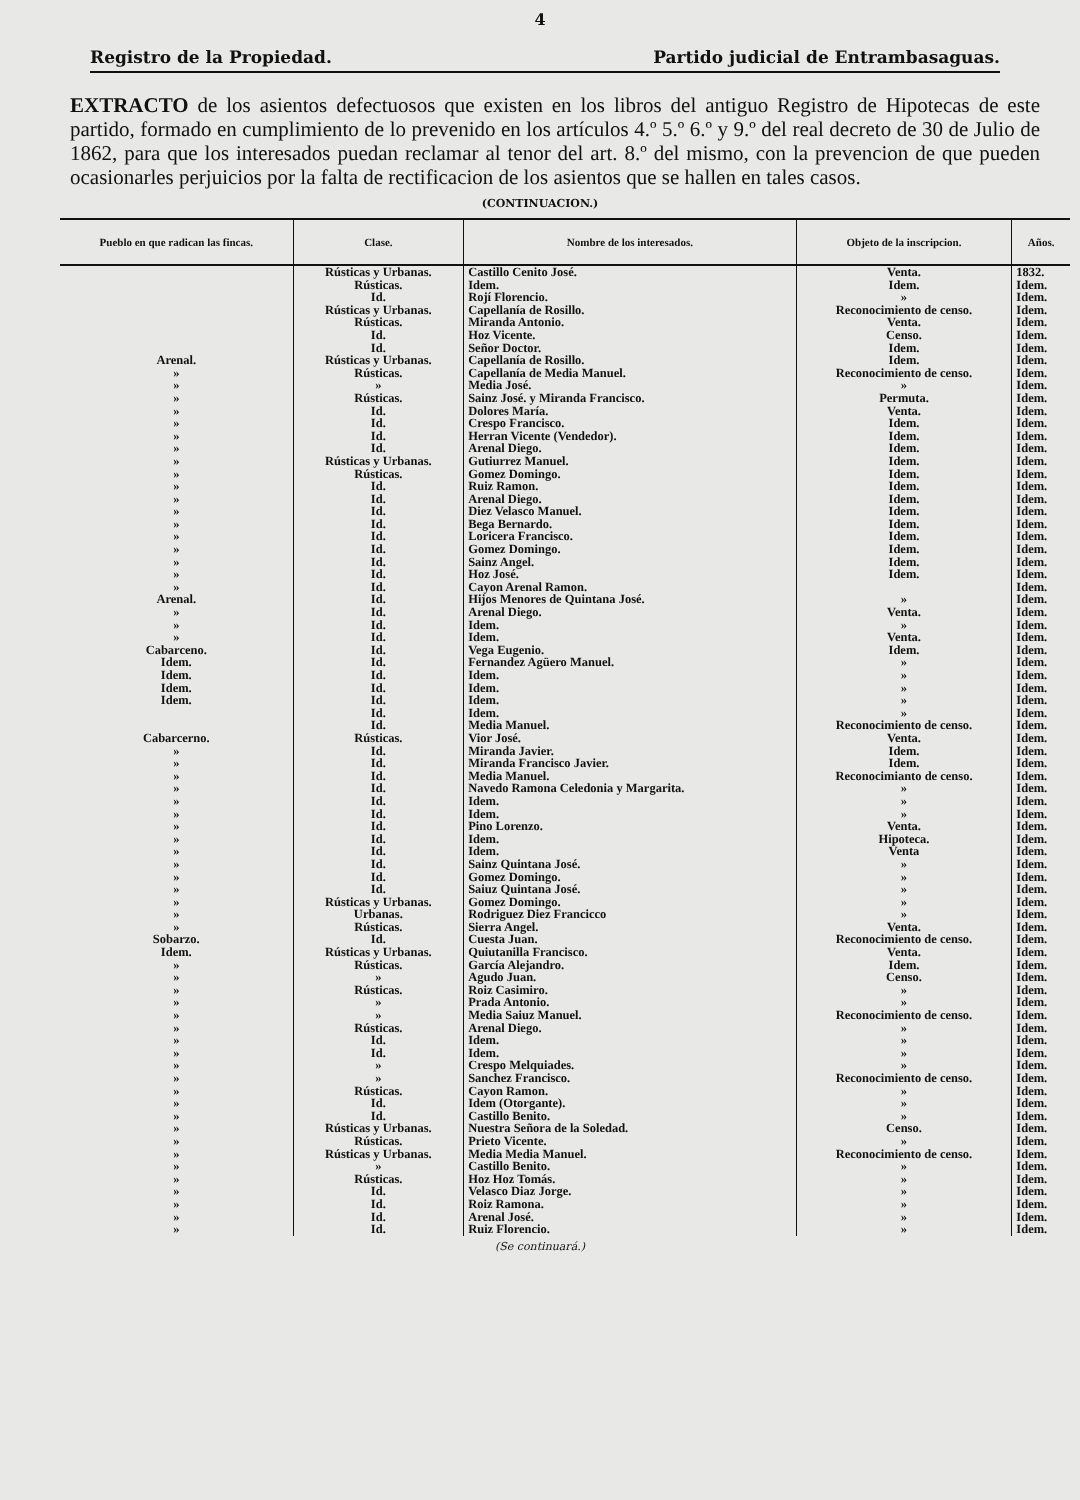4
Registro de la Propiedad. Partido judicial de Entrambasaguas.
EXTRACTO de los asientos defectuosos que existen en los libros del antiguo Registro de Hipotecas de este partido, formado en cumplimiento de lo prevenido en los artículos 4.º 5.º 6.º y 9.º del real decreto de 30 de Julio de 1862, para que los interesados puedan reclamar al tenor del art. 8.º del mismo, con la prevencion de que pueden ocasionarles perjuicios por la falta de rectificacion de los asientos que se hallen en tales casos.
(CONTINUACION.)
| Pueblo en que radican las fincas. | Clase. | Nombre de los interesados. | Objeto de la inscripcion. | Años. |
| --- | --- | --- | --- | --- |
| | Rústicas y Urbanas. | Castillo Cenito José. | Venta. | 1832. |
| | Rústicas. | Idem. | Idem. | Idem. |
| | Id. | Rojí Florencio. | » | Idem. |
| | Rústicas y Urbanas. | Capellanía de Rosillo. | Reconocimiento de censo. | Idem. |
| | Rústicas. | Miranda Antonio. | Venta. | Idem. |
| | Id. | Hoz Vicente. | Censo. | Idem. |
| | Id. | Señor Doctor. | Idem. | Idem. |
| Arenal. | Rústicas y Urbanas. | Capellanía de Rosillo. | Idem. | Idem. |
| » | Rústicas. | Capellanía de Media Manuel. | Reconocimiento de censo. | Idem. |
| » | » | Media José. | » | Idem. |
| » | Rústicas. | Sainz José. y Miranda Francisco. | Permuta. | Idem. |
| » | Id. | Dolores María. | Venta. | Idem. |
| » | Id. | Crespo Francisco. | Idem. | Idem. |
| » | Id. | Herran Vicente (Vendedor). | Idem. | Idem. |
| » | Id. | Arenal Diego. | Idem. | Idem. |
| » | Rústicas y Urbanas. | Gutiurrez Manuel. | Idem. | Idem. |
| » | Rústicas. | Gomez Domingo. | Idem. | Idem. |
| » | Id. | Ruiz Ramon. | Idem. | Idem. |
| » | Id. | Arenal Diego. | Idem. | Idem. |
| » | Id. | Diez Velasco Manuel. | Idem. | Idem. |
| » | Id. | Bega Bernardo. | Idem. | Idem. |
| » | Id. | Loricera Francisco. | Idem. | Idem. |
| » | Id. | Gomez Domingo. | Idem. | Idem. |
| » | Id. | Sainz Angel. | Idem. | Idem. |
| » | Id. | Hoz José. | Idem. | Idem. |
| » | Id. | Cayon Arenal Ramon. | | Idem. |
| Arenal. | Id. | Hijos Menores de Quintana José. | » | Idem. |
| » | Id. | Arenal Diego. | Venta. | Idem. |
| » | Id. | Idem. | » | Idem. |
| » | Id. | Idem. | Venta. | Idem. |
| Cabarceno. | Id. | Vega Eugenio. | Idem. | Idem. |
| Idem. | Id. | Fernandez Agüero Manuel. | » | Idem. |
| Idem. | Id. | Idem. | » | Idem. |
| Idem. | Id. | Idem. | » | Idem. |
| Idem. | Id. | Idem. | » | Idem. |
| | Id. | Idem. | » | Idem. |
| | Id. | Media Manuel. | Reconocimiento de censo. | Idem. |
| Cabarcerno. | Rústicas. | Vior José. | Venta. | Idem. |
| » | Id. | Miranda Javier. | Idem. | Idem. |
| » | Id. | Miranda Francisco Javier. | Idem. | Idem. |
| » | Id. | Media Manuel. | Reconocimianto de censo. | Idem. |
| » | Id. | Navedo Ramona Celedonia y Margarita. | » | Idem. |
| » | Id. | Idem. | » | Idem. |
| » | Id. | Idem. | » | Idem. |
| » | Id. | Pino Lorenzo. | Venta. | Idem. |
| » | Id. | Idem. | Hipoteca. | Idem. |
| » | Id. | Idem. | Venta | Idem. |
| » | Id. | Sainz Quintana José. | » | Idem. |
| » | Id. | Gomez Domingo. | » | Idem. |
| » | Id. | Saiuz Quintana José. | » | Idem. |
| » | Rústicas y Urbanas. | Gomez Domingo. | » | Idem. |
| » | Urbanas. | Rodriguez Diez Francicco | » | Idem. |
| » | Rústicas. | Sierra Angel. | Venta. | Idem. |
| Sobarzo. | Id. | Cuesta Juan. | Reconocimiento de censo. | Idem. |
| Idem. | Rústicas y Urbanas. | Quiutanilla Francisco. | Venta. | Idem. |
| » | Rústicas. | García Alejandro. | Idem. | Idem. |
| » | » | Agudo Juan. | Censo. | Idem. |
| » | Rústicas. | Roiz Casimiro. | » | Idem. |
| » | » | Prada Antonio. | » | Idem. |
| » | » | Media Saiuz Manuel. | Reconocimiento de censo. | Idem. |
| » | Rústicas. | Arenal Diego. | » | Idem. |
| » | Id. | Idem. | » | Idem. |
| » | Id. | Idem. | » | Idem. |
| » | » | Crespo Melquiades. | » | Idem. |
| » | » | Sanchez Francisco. | Reconocimiento de censo. | Idem. |
| » | Rústicas. | Cayon Ramon. | » | Idem. |
| » | Id. | Idem (Otorgante). | » | Idem. |
| » | Id. | Castillo Benito. | » | Idem. |
| » | Rústicas y Urbanas. | Nuestra Señora de la Soledad. | Censo. | Idem. |
| » | Rústicas. | Prieto Vicente. | » | Idem. |
| » | Rústicas y Urbanas. | Media Media Manuel. | Reconocimiento de censo. | Idem. |
| » | » | Castillo Benito. | » | Idem. |
| » | Rústicas. | Hoz Hoz Tomás. | » | Idem. |
| » | Id. | Velasco Diaz Jorge. | » | Idem. |
| » | Id. | Roiz Ramona. | » | Idem. |
| » | Id. | Arenal José. | » | Idem. |
| » | Id. | Ruiz Florencio. | » | Idem. |
(Se continuará.)